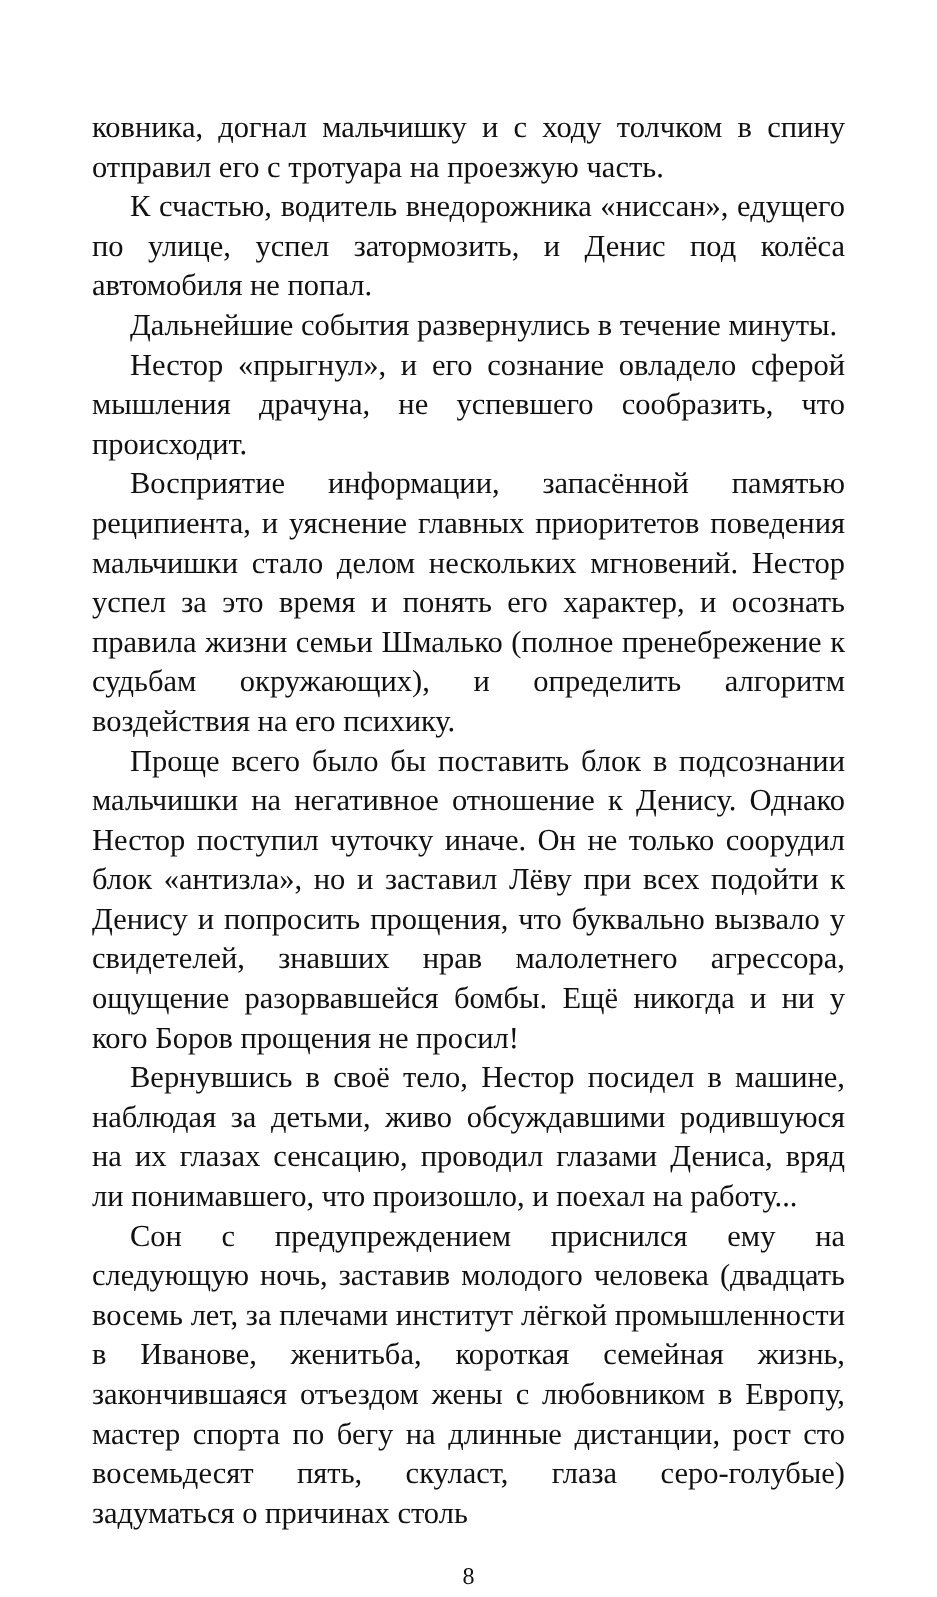ковника, догнал мальчишку и с ходу толчком в спину отправил его с тротуара на проезжую часть.
К счастью, водитель внедорожника «ниссан», едущего по улице, успел затормозить, и Денис под колёса автомобиля не попал.
Дальнейшие события развернулись в течение минуты.
Нестор «прыгнул», и его сознание овладело сферой мышления драчуна, не успевшего сообразить, что происходит.
Восприятие информации, запасённой памятью реципиента, и уяснение главных приоритетов поведения мальчишки стало делом нескольких мгновений. Нестор успел за это время и понять его характер, и осознать правила жизни семьи Шмалько (полное пренебрежение к судьбам окружающих), и определить алгоритм воздействия на его психику.
Проще всего было бы поставить блок в подсознании мальчишки на негативное отношение к Денису. Однако Нестор поступил чуточку иначе. Он не только соорудил блок «антизла», но и заставил Лёву при всех подойти к Денису и попросить прощения, что буквально вызвало у свидетелей, знавших нрав малолетнего агрессора, ощущение разорвавшейся бомбы. Ещё никогда и ни у кого Боров прощения не просил!
Вернувшись в своё тело, Нестор посидел в машине, наблюдая за детьми, живо обсуждавшими родившуюся на их глазах сенсацию, проводил глазами Дениса, вряд ли понимавшего, что произошло, и поехал на работу...
Сон с предупреждением приснился ему на следующую ночь, заставив молодого человека (двадцать восемь лет, за плечами институт лёгкой промышленности в Иванове, женитьба, короткая семейная жизнь, закончившаяся отъездом жены с любовником в Европу, мастер спорта по бегу на длинные дистанции, рост сто восемьдесят пять, скуласт, глаза серо-голубые) задуматься о причинах столь
8